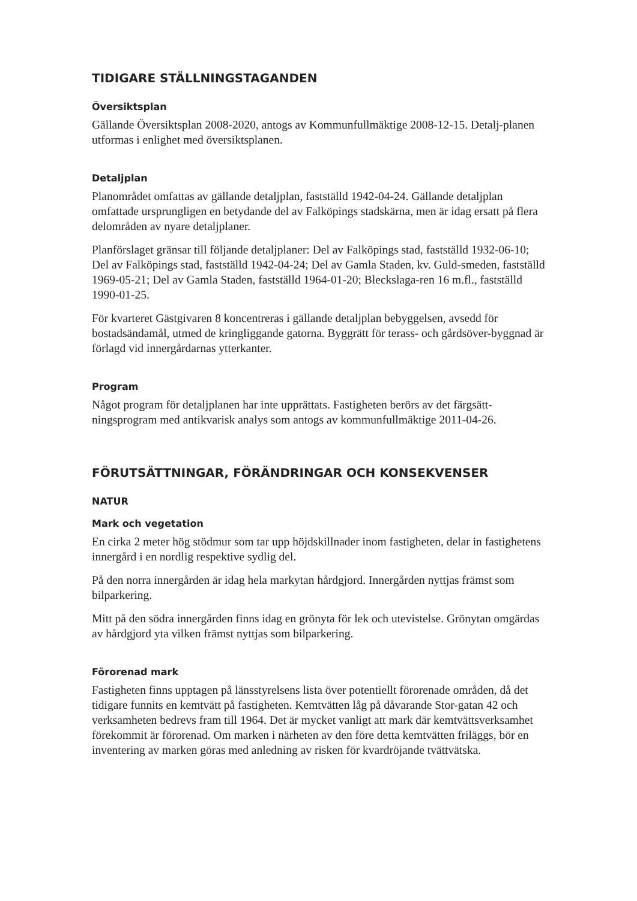TIDIGARE STÄLLNINGSTAGANDEN
Översiktsplan
Gällande Översiktsplan 2008-2020, antogs av Kommunfullmäktige 2008-12-15. Detalj-planen utformas i enlighet med översiktsplanen.
Detaljplan
Planområdet omfattas av gällande detaljplan, fastställd 1942-04-24. Gällande detaljplan omfattade ursprungligen en betydande del av Falköpings stadskärna, men är idag ersatt på flera delområden av nyare detaljplaner.
Planförslaget gränsar till följande detaljplaner: Del av Falköpings stad, fastställd 1932-06-10; Del av Falköpings stad, fastställd 1942-04-24; Del av Gamla Staden, kv. Guld-smeden, fastställd 1969-05-21; Del av Gamla Staden, fastställd 1964-01-20; Bleckslaga-ren 16 m.fl., fastställd 1990-01-25.
För kvarteret Gästgivaren 8 koncentreras i gällande detaljplan bebyggelsen, avsedd för bostadsändamål, utmed de kringliggande gatorna. Byggrätt för terass- och gårdsöver-byggnad är förlagd vid innergårdarnas ytterkanter.
Program
Något program för detaljplanen har inte upprättats. Fastigheten berörs av det färgsätt-ningsprogram med antikvarisk analys som antogs av kommunfullmäktige 2011-04-26.
FÖRUTSÄTTNINGAR, FÖRÄNDRINGAR OCH KONSEKVENSER
NATUR
Mark och vegetation
En cirka 2 meter hög stödmur som tar upp höjdskillnader inom fastigheten, delar in fastighetens innergård i en nordlig respektive sydlig del.
På den norra innergården är idag hela markytan hårdgjord. Innergården nyttjas främst som bilparkering.
Mitt på den södra innergården finns idag en grönyta för lek och utevistelse. Grönytan omgärdas av hårdgjord yta vilken främst nyttjas som bilparkering.
Förorenad mark
Fastigheten finns upptagen på länsstyrelsens lista över potentiellt förorenade områden, då det tidigare funnits en kemtvätt på fastigheten. Kemtvätten låg på dåvarande Stor-gatan 42 och verksamheten bedrevs fram till 1964. Det är mycket vanligt att mark där kemtvättsverksamhet förekommit är förorenad. Om marken i närheten av den före detta kemtvätten friläggs, bör en inventering av marken göras med anledning av risken för kvardröjande tvättvätska.